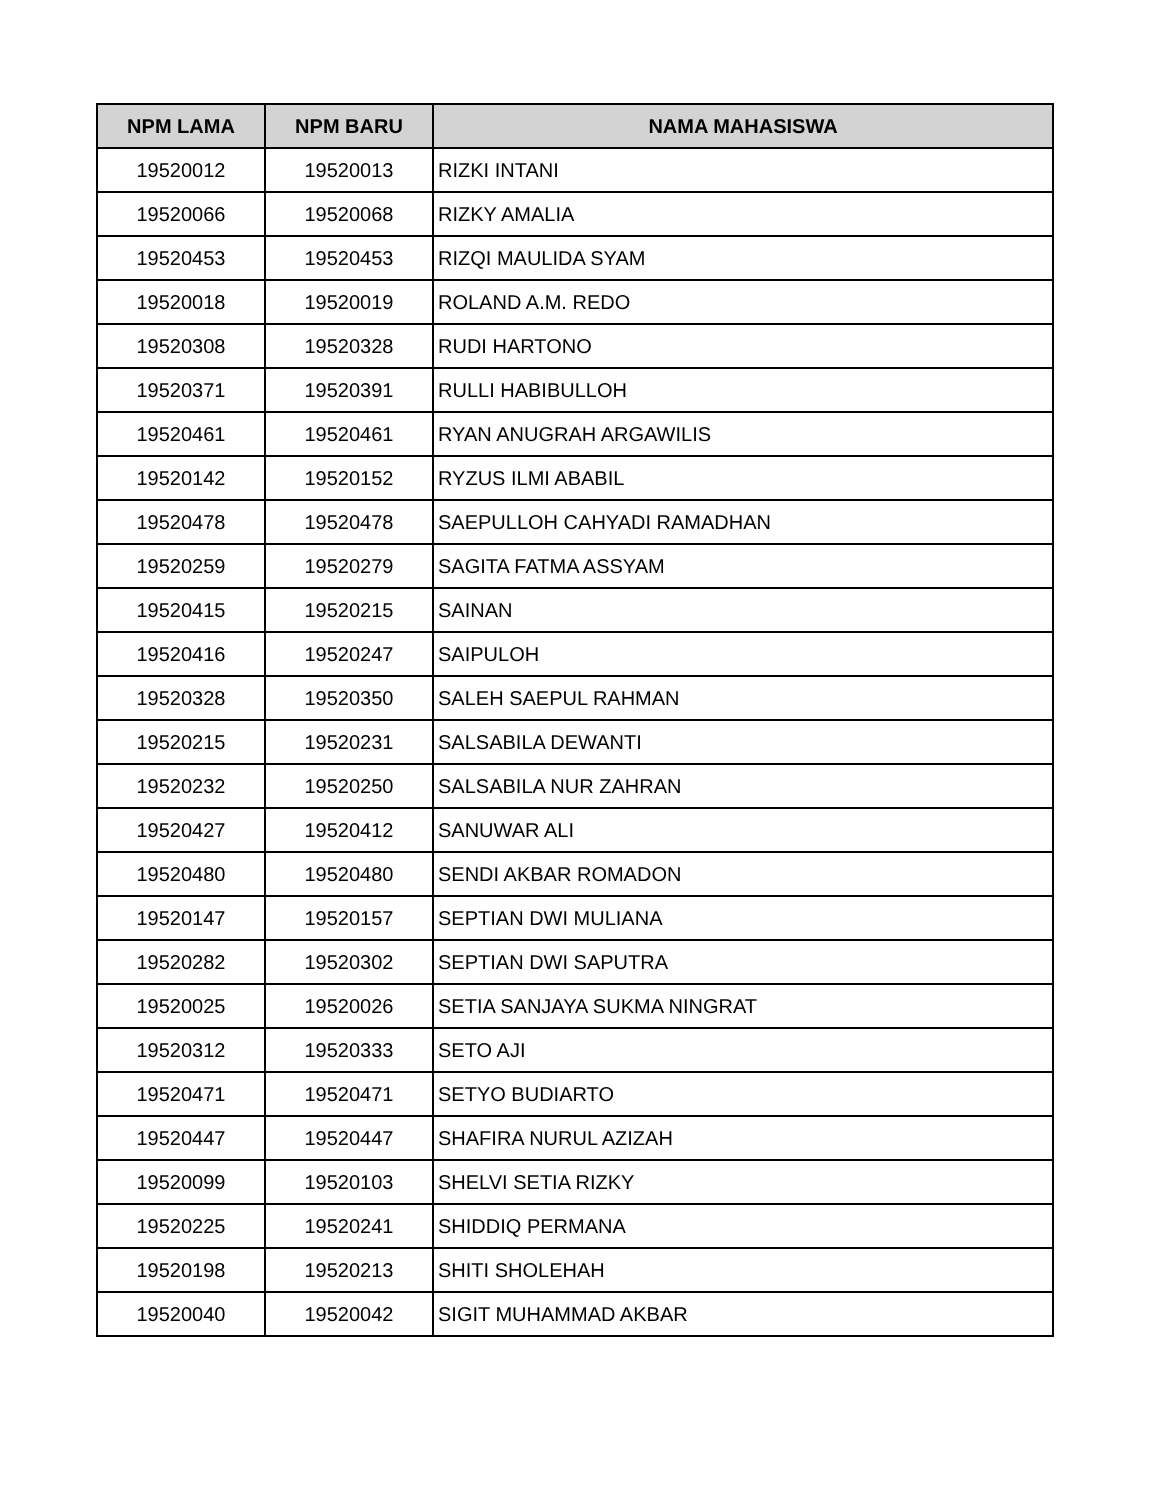| NPM LAMA | NPM BARU | NAMA MAHASISWA |
| --- | --- | --- |
| 19520012 | 19520013 | RIZKI INTANI |
| 19520066 | 19520068 | RIZKY AMALIA |
| 19520453 | 19520453 | RIZQI MAULIDA SYAM |
| 19520018 | 19520019 | ROLAND A.M. REDO |
| 19520308 | 19520328 | RUDI HARTONO |
| 19520371 | 19520391 | RULLI HABIBULLOH |
| 19520461 | 19520461 | RYAN ANUGRAH ARGAWILIS |
| 19520142 | 19520152 | RYZUS ILMI ABABIL |
| 19520478 | 19520478 | SAEPULLOH CAHYADI RAMADHAN |
| 19520259 | 19520279 | SAGITA FATMA ASSYAM |
| 19520415 | 19520215 | SAINAN |
| 19520416 | 19520247 | SAIPULOH |
| 19520328 | 19520350 | SALEH SAEPUL RAHMAN |
| 19520215 | 19520231 | SALSABILA DEWANTI |
| 19520232 | 19520250 | SALSABILA NUR ZAHRAN |
| 19520427 | 19520412 | SANUWAR ALI |
| 19520480 | 19520480 | SENDI AKBAR ROMADON |
| 19520147 | 19520157 | SEPTIAN DWI MULIANA |
| 19520282 | 19520302 | SEPTIAN DWI SAPUTRA |
| 19520025 | 19520026 | SETIA SANJAYA SUKMA NINGRAT |
| 19520312 | 19520333 | SETO AJI |
| 19520471 | 19520471 | SETYO BUDIARTO |
| 19520447 | 19520447 | SHAFIRA NURUL AZIZAH |
| 19520099 | 19520103 | SHELVI SETIA RIZKY |
| 19520225 | 19520241 | SHIDDIQ PERMANA |
| 19520198 | 19520213 | SHITI SHOLEHAH |
| 19520040 | 19520042 | SIGIT MUHAMMAD AKBAR |